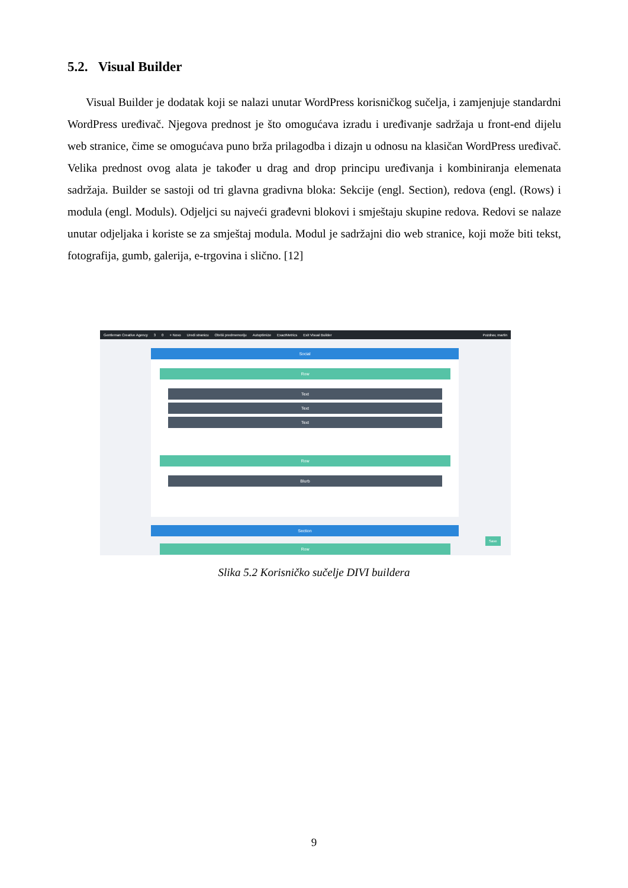5.2. Visual Builder
Visual Builder je dodatak koji se nalazi unutar WordPress korisničkog sučelja, i zamjenjuje standardni WordPress uređivač. Njegova prednost je što omogućava izradu i uređivanje sadržaja u front-end dijelu web stranice, čime se omogućava puno brža prilagodba i dizajn u odnosu na klasičan WordPress uređivač. Velika prednost ovog alata je također u drag and drop principu uređivanja i kombiniranja elemenata sadržaja. Builder se sastoji od tri glavna gradivna bloka: Sekcije (engl. Section), redova (engl. (Rows) i modula (engl. Moduls). Odjeljci su najveći građevni blokovi i smještaju skupine redova. Redovi se nalaze unutar odjeljaka i koriste se za smještaj modula. Modul je sadržajni dio web stranice, koji može biti tekst, fotografija, gumb, galerija, e-trgovina i slično. [12]
Gentleman Creative Agency 3 0 + Novo Uredi stranicu Obriši predmemoriju Autoptimize ExactMetrics Exit Visual Builder Pozdrav, martin
Social
Row
Text
Text
Text
Row
Blurb
Section
Row
Save
Slika 5.2 Korisničko sučelje DIVI buildera
9